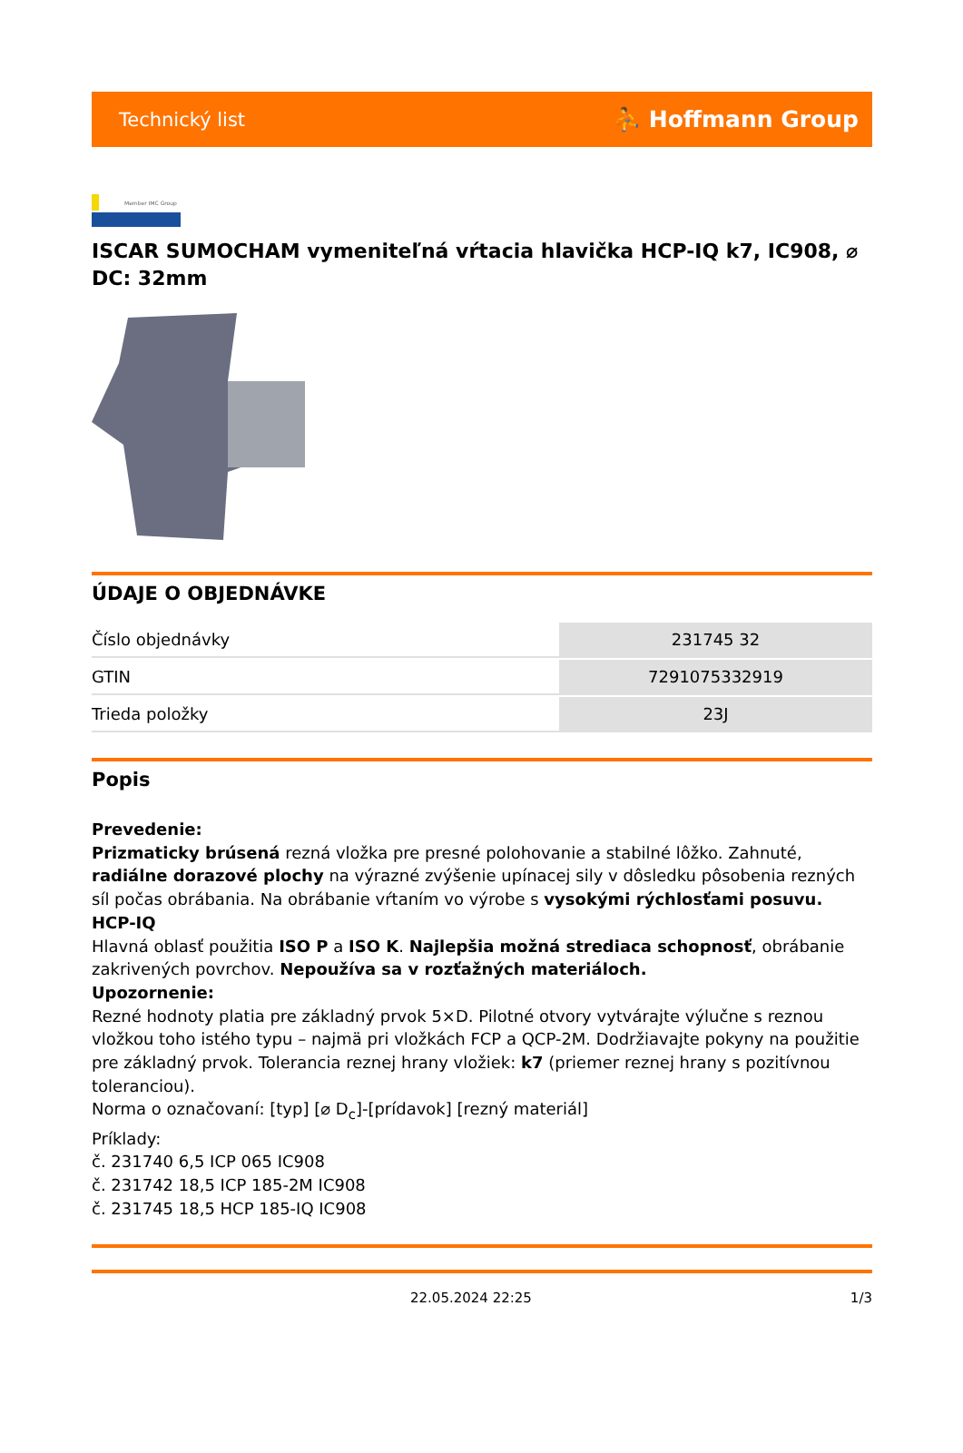Technický list ⛹ Hoffmann Group
Member IMC Group
ISCAR SUMOCHAM vymeniteľná vŕtacia hlavička HCP-IQ k7, IC908, ⌀ DC: 32mm
ÚDAJE O OBJEDNÁVKE
| Číslo objednávky | 231745 32 |
| GTIN | 7291075332919 |
| Trieda položky | 23J |
Popis
Prevedenie:
Prizmaticky brúsená rezná vložka pre presné polohovanie a stabilné lôžko. Zahnuté, radiálne dorazové plochy na výrazné zvýšenie upínacej sily v dôsledku pôsobenia rezných síl počas obrábania. Na obrábanie vŕtaním vo výrobe s vysokými rýchlosťami posuvu.
HCP-IQ
Hlavná oblasť použitia ISO P a ISO K. Najlepšia možná strediaca schopnosť, obrábanie zakrivených povrchov. Nepoužíva sa v rozťažných materiáloch.
Upozornenie:
Rezné hodnoty platia pre základný prvok 5×D. Pilotné otvory vytvárajte výlučne s reznou vložkou toho istého typu – najmä pri vložkách FCP a QCP-2M. Dodržiavajte pokyny na použitie pre základný prvok. Tolerancia reznej hrany vložiek: k7 (priemer reznej hrany s pozitívnou toleranciou).
Norma o označovaní: [typ] [⌀ D<sub>c</sub>]-[prídavok] [rezný materiál]
Príklady:
č. 231740 6,5 ICP 065 IC908
č. 231742 18,5 ICP 185-2M IC908
č. 231745 18,5 HCP 185-IQ IC908
22.05.2024 22:25 1/3